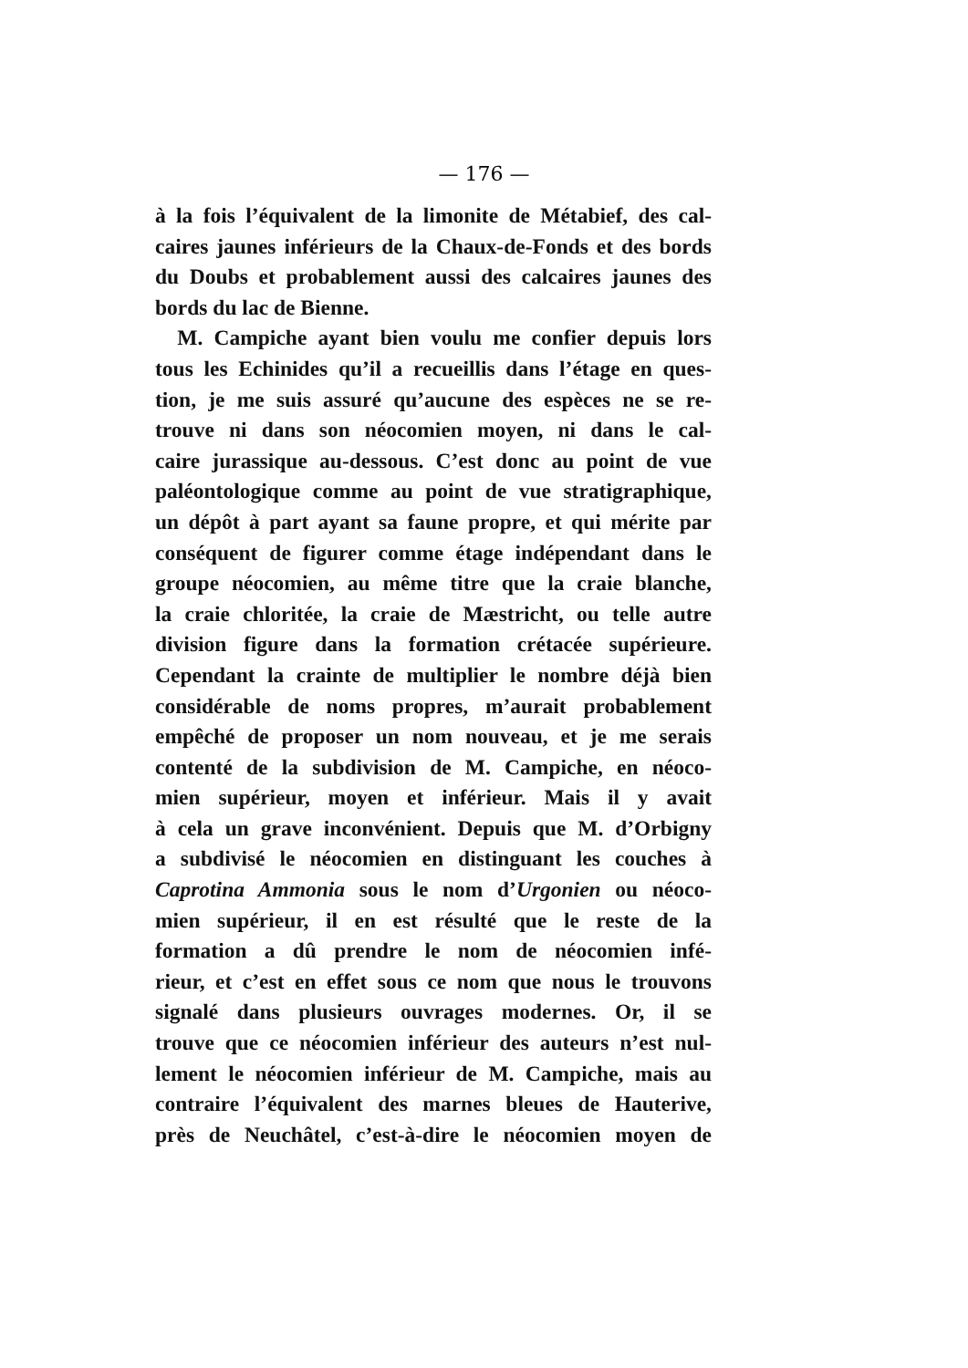— 176 —
à la fois l’équivalent de la limonite de Métabief, des cal-
caires jaunes inférieurs de la Chaux-de-Fonds et des bords
du Doubs et probablement aussi des calcaires jaunes des
bords du lac de Bienne.
M. Campiche ayant bien voulu me confier depuis lors
tous les Echinides qu’il a recueillis dans l’étage en ques-
tion, je me suis assuré qu’aucune des espèces ne se re-
trouve ni dans son néocomien moyen, ni dans le cal-
caire jurassique au-dessous. C’est donc au point de vue
paléontologique comme au point de vue stratigraphique,
un dépôt à part ayant sa faune propre, et qui mérite par
conséquent de figurer comme étage indépendant dans le
groupe néocomien, au même titre que la craie blanche,
la craie chloritée, la craie de Mæstricht, ou telle autre
division figure dans la formation crétacée supérieure.
Cependant la crainte de multiplier le nombre déjà bien
considérable de noms propres, m’aurait probablement
empêché de proposer un nom nouveau, et je me serais
contenté de la subdivision de M. Campiche, en néoco-
mien supérieur, moyen et inférieur. Mais il y avait
à cela un grave inconvénient. Depuis que M. d’Orbigny
a subdivisé le néocomien en distinguant les couches à
Caprotina Ammonia sous le nom d’Urgonien ou néoco-
mien supérieur, il en est résulté que le reste de la
formation a dû prendre le nom de néocomien infé-
rieur, et c’est en effet sous ce nom que nous le trouvons
signalé dans plusieurs ouvrages modernes. Or, il se
trouve que ce néocomien inférieur des auteurs n’est nul-
lement le néocomien inférieur de M. Campiche, mais au
contraire l’équivalent des marnes bleues de Hauterive,
près de Neuchâtel, c’est-à-dire le néocomien moyen de